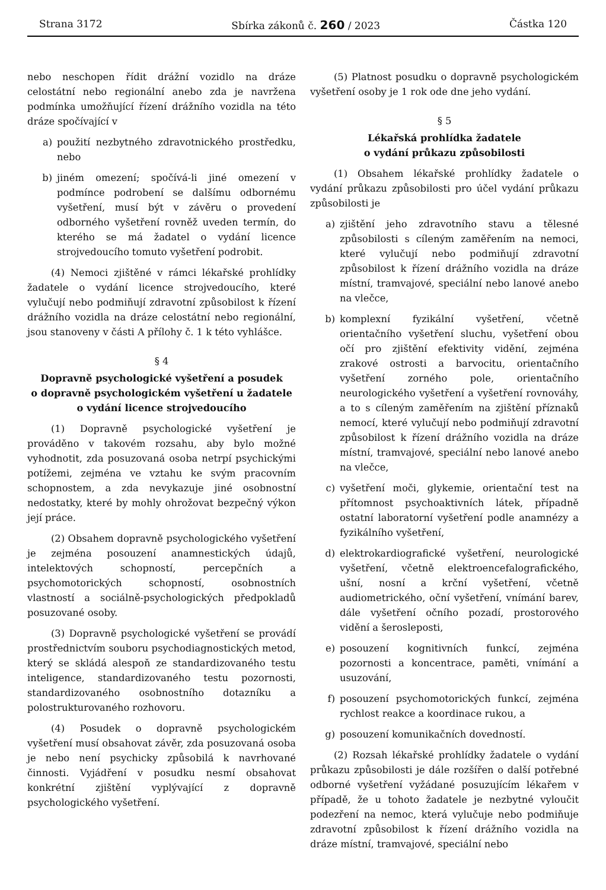Strana 3172 Sbírka zákonů č. 260 / 2023 Částka 120
nebo neschopen řídit drážní vozidlo na dráze celostátní nebo regionální anebo zda je navržena podmínka umožňující řízení drážního vozidla na této dráze spočívající v
a) použití nezbytného zdravotnického prostředku, nebo
b) jiném omezení; spočívá-li jiné omezení v podmínce podrobení se dalšímu odbornému vyšetření, musí být v závěru o provedení odborného vyšetření rovněž uveden termín, do kterého se má žadatel o vydání licence strojvedoucího tomuto vyšetření podrobit.
(4) Nemoci zjištěné v rámci lékařské prohlídky žadatele o vydání licence strojvedoucího, které vylučují nebo podmiňují zdravotní způsobilost k řízení drážního vozidla na dráze celostátní nebo regionální, jsou stanoveny v části A přílohy č. 1 k této vyhlášce.
§ 4
Dopravně psychologické vyšetření a posudek
o dopravně psychologickém vyšetření u žadatele
o vydání licence strojvedoucího
(1) Dopravně psychologické vyšetření je prováděno v takovém rozsahu, aby bylo možné vyhodnotit, zda posuzovaná osoba netrpí psychickými potížemi, zejména ve vztahu ke svým pracovním schopnostem, a zda nevykazuje jiné osobnostní nedostatky, které by mohly ohrožovat bezpečný výkon její práce.
(2) Obsahem dopravně psychologického vyšetření je zejména posouzení anamnestických údajů, intelektových schopností, percepčních a psychomotorických schopností, osobnostních vlastností a sociálně-psychologických předpokladů posuzované osoby.
(3) Dopravně psychologické vyšetření se provádí prostřednictvím souboru psychodiagnostických metod, který se skládá alespoň ze standardizovaného testu inteligence, standardizovaného testu pozornosti, standardizovaného osobnostního dotazníku a polostrukturovaného rozhovoru.
(4) Posudek o dopravně psychologickém vyšetření musí obsahovat závěr, zda posuzovaná osoba je nebo není psychicky způsobilá k navrhované činnosti. Vyjádření v posudku nesmí obsahovat konkrétní zjištění vyplývající z dopravně psychologického vyšetření.
(5) Platnost posudku o dopravně psychologickém vyšetření osoby je 1 rok ode dne jeho vydání.
§ 5
Lékařská prohlídka žadatele
o vydání průkazu způsobilosti
(1) Obsahem lékařské prohlídky žadatele o vydání průkazu způsobilosti pro účel vydání průkazu způsobilosti je
a) zjištění jeho zdravotního stavu a tělesné způsobilosti s cíleným zaměřením na nemoci, které vylučují nebo podmiňují zdravotní způsobilost k řízení drážního vozidla na dráze místní, tramvajové, speciální nebo lanové anebo na vlečce,
b) komplexní fyzikální vyšetření, včetně orientačního vyšetření sluchu, vyšetření obou očí pro zjištění efektivity vidění, zejména zrakové ostrosti a barvocitu, orientačního vyšetření zorného pole, orientačního neurologického vyšetření a vyšetření rovnováhy, a to s cíleným zaměřením na zjištění příznaků nemocí, které vylučují nebo podmiňují zdravotní způsobilost k řízení drážního vozidla na dráze místní, tramvajové, speciální nebo lanové anebo na vlečce,
c) vyšetření moči, glykemie, orientační test na přítomnost psychoaktivních látek, případně ostatní laboratorní vyšetření podle anamnézy a fyzikálního vyšetření,
d) elektrokardiografické vyšetření, neurologické vyšetření, včetně elektroencefalografického, ušní, nosní a krční vyšetření, včetně audiometrického, oční vyšetření, vnímání barev, dále vyšetření očního pozadí, prostorového vidění a šerosleposti,
e) posouzení kognitivních funkcí, zejména pozornosti a koncentrace, paměti, vnímání a usuzování,
f) posouzení psychomotorických funkcí, zejména rychlost reakce a koordinace rukou, a
g) posouzení komunikačních dovedností.
(2) Rozsah lékařské prohlídky žadatele o vydání průkazu způsobilosti je dále rozšířen o další potřebné odborné vyšetření vyžádané posuzujícím lékařem v případě, že u tohoto žadatele je nezbytné vyloučit podezření na nemoc, která vylučuje nebo podmiňuje zdravotní způsobilost k řízení drážního vozidla na dráze místní, tramvajové, speciální nebo